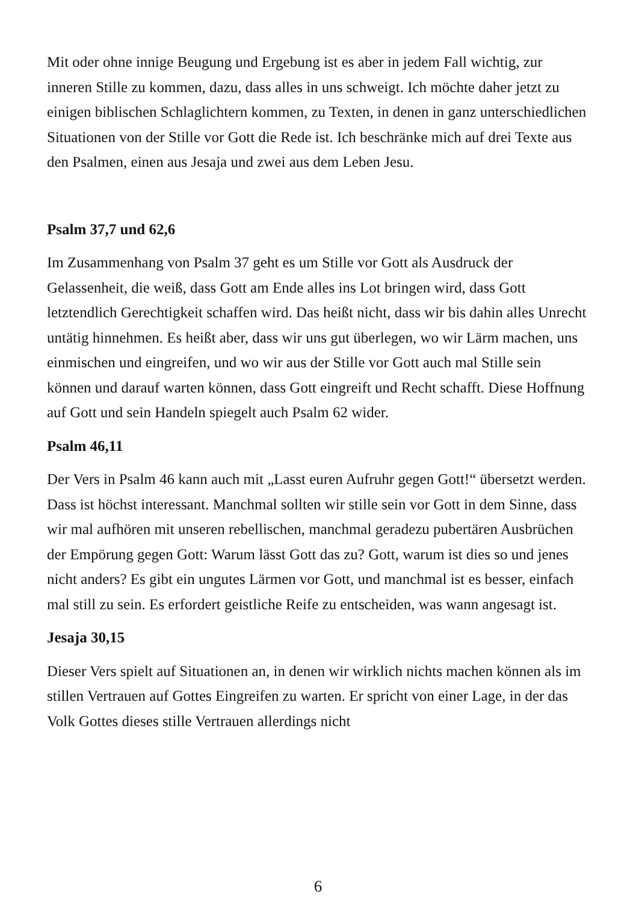Mit oder ohne innige Beugung und Ergebung ist es aber in jedem Fall wichtig, zur inneren Stille zu kommen, dazu, dass alles in uns schweigt. Ich möchte daher jetzt zu einigen biblischen Schlaglichtern kommen, zu Texten, in denen in ganz unterschiedlichen Situationen von der Stille vor Gott die Rede ist. Ich beschränke mich auf drei Texte aus den Psalmen, einen aus Jesaja und zwei aus dem Leben Jesu.
Psalm 37,7 und 62,6
Im Zusammenhang von Psalm 37 geht es um Stille vor Gott als Ausdruck der Gelassenheit, die weiß, dass Gott am Ende alles ins Lot bringen wird, dass Gott letztendlich Gerechtigkeit schaffen wird. Das heißt nicht, dass wir bis dahin alles Unrecht untätig hinnehmen. Es heißt aber, dass wir uns gut überlegen, wo wir Lärm machen, uns einmischen und eingreifen, und wo wir aus der Stille vor Gott auch mal Stille sein können und darauf warten können, dass Gott eingreift und Recht schafft. Diese Hoffnung auf Gott und sein Handeln spiegelt auch Psalm 62 wider.
Psalm 46,11
Der Vers in Psalm 46 kann auch mit „Lasst euren Aufruhr gegen Gott!“ übersetzt werden. Dass ist höchst interessant. Manchmal sollten wir stille sein vor Gott in dem Sinne, dass wir mal aufhören mit unseren rebellischen, manchmal geradezu pubertären Ausbrüchen der Empörung gegen Gott: Warum lässt Gott das zu? Gott, warum ist dies so und jenes nicht anders? Es gibt ein ungutes Lärmen vor Gott, und manchmal ist es besser, einfach mal still zu sein. Es erfordert geistliche Reife zu entscheiden, was wann angesagt ist.
Jesaja 30,15
Dieser Vers spielt auf Situationen an, in denen wir wirklich nichts machen können als im stillen Vertrauen auf Gottes Eingreifen zu warten. Er spricht von einer Lage, in der das Volk Gottes dieses stille Vertrauen allerdings nicht
6